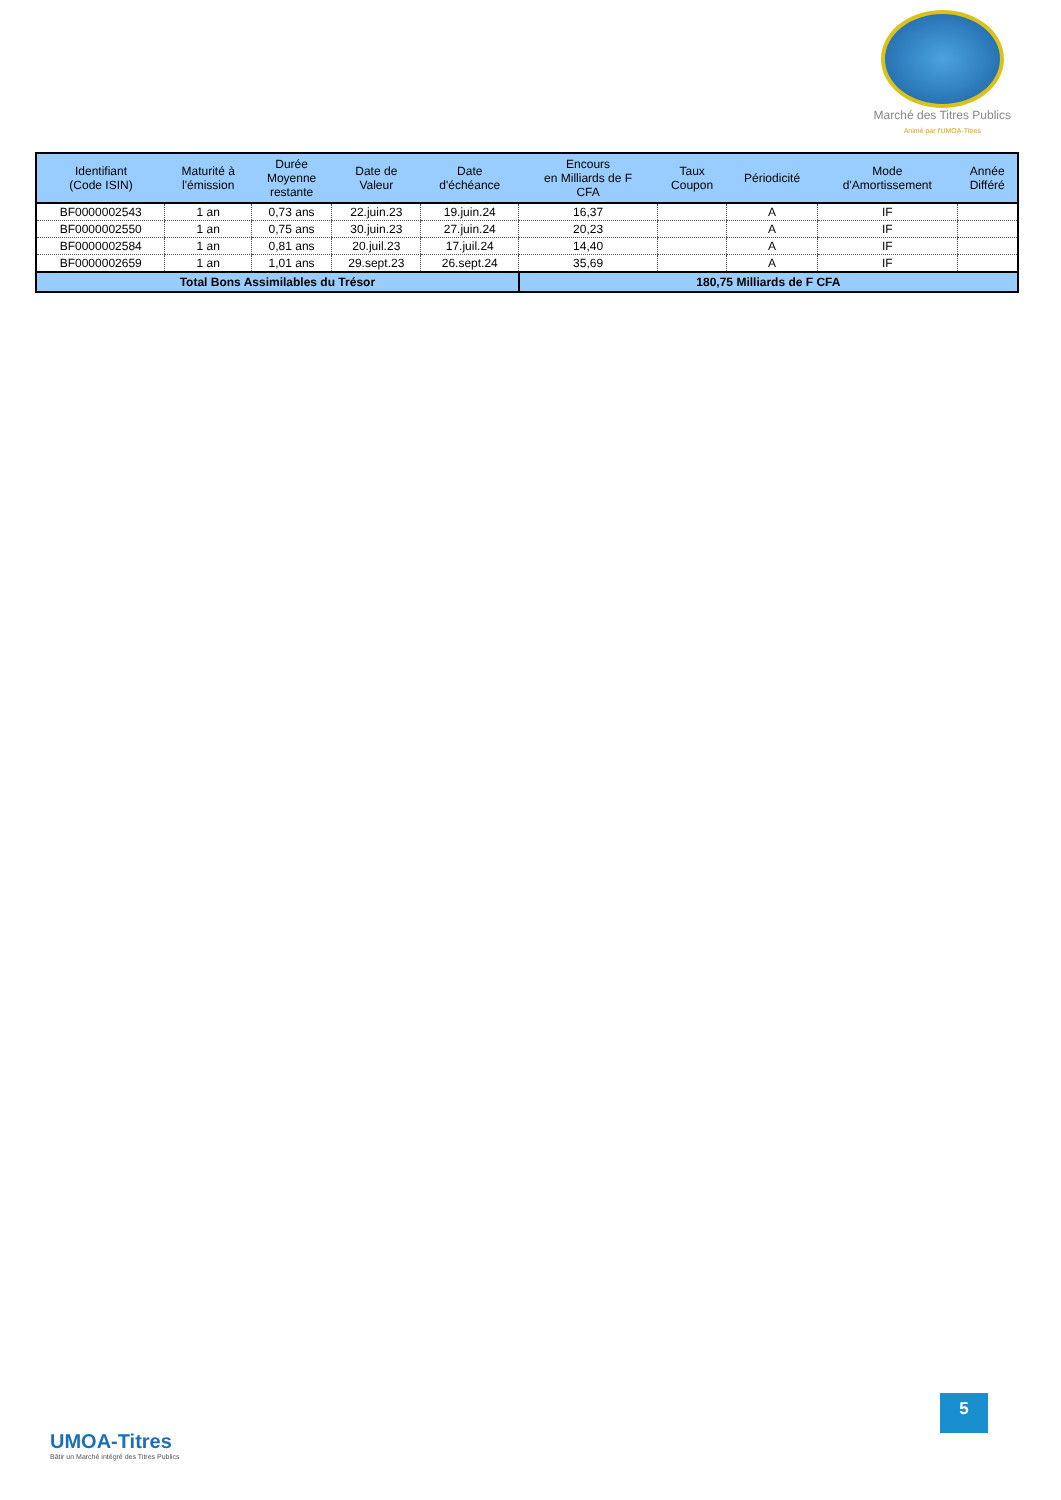Marché des Titres Publics
Animé par l'UMOA-Titres
| Identifiant (Code ISIN) | Maturité à l'émission | Durée Moyenne restante | Date de Valeur | Date d'échéance | Encours en Milliards de F CFA | Taux Coupon | Périodicité | Mode d'Amortissement | Année Différé |
| --- | --- | --- | --- | --- | --- | --- | --- | --- | --- |
| BF0000002543 | 1 an | 0,73 ans | 22.juin.23 | 19.juin.24 | 16,37 | | A | IF | |
| BF0000002550 | 1 an | 0,75 ans | 30.juin.23 | 27.juin.24 | 20,23 | | A | IF | |
| BF0000002584 | 1 an | 0,81 ans | 20.juil.23 | 17.juil.24 | 14,40 | | A | IF | |
| BF0000002659 | 1 an | 1,01 ans | 29.sept.23 | 26.sept.24 | 35,69 | | A | IF | |
| Total Bons Assimilables du Trésor | | | | | 180,75 Milliards de F CFA | | | | |
UMOA-Titres
Bâtir un Marché intégré des Titres Publics
5